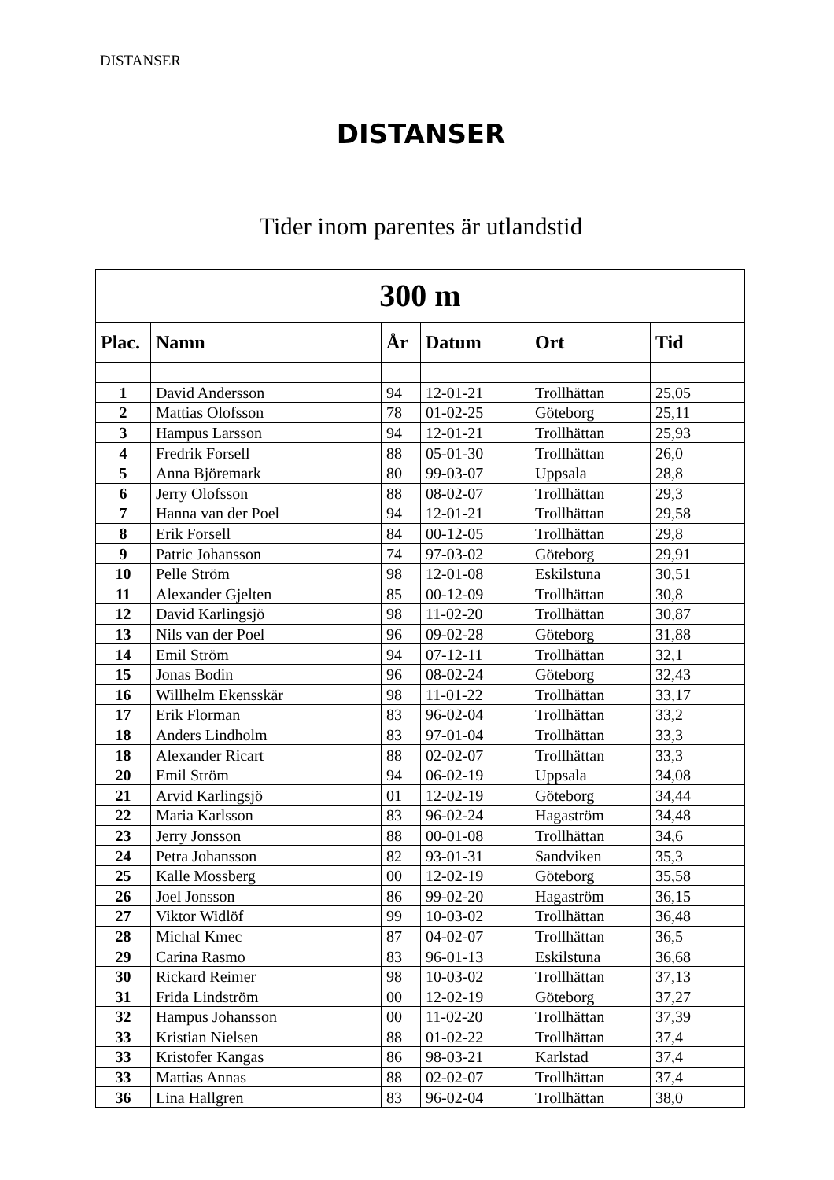DISTANSER
DISTANSER
Tider inom parentes är utlandstid
| 300 m | | | | | |
| --- | --- | --- | --- | --- | --- |
| Plac. | Namn | År | Datum | Ort | Tid |
| 1 | David Andersson | 94 | 12-01-21 | Trollhättan | 25,05 |
| 2 | Mattias Olofsson | 78 | 01-02-25 | Göteborg | 25,11 |
| 3 | Hampus Larsson | 94 | 12-01-21 | Trollhättan | 25,93 |
| 4 | Fredrik Forsell | 88 | 05-01-30 | Trollhättan | 26,0 |
| 5 | Anna Björemark | 80 | 99-03-07 | Uppsala | 28,8 |
| 6 | Jerry Olofsson | 88 | 08-02-07 | Trollhättan | 29,3 |
| 7 | Hanna van der Poel | 94 | 12-01-21 | Trollhättan | 29,58 |
| 8 | Erik Forsell | 84 | 00-12-05 | Trollhättan | 29,8 |
| 9 | Patric Johansson | 74 | 97-03-02 | Göteborg | 29,91 |
| 10 | Pelle Ström | 98 | 12-01-08 | Eskilstuna | 30,51 |
| 11 | Alexander Gjelten | 85 | 00-12-09 | Trollhättan | 30,8 |
| 12 | David Karlingsjö | 98 | 11-02-20 | Trollhättan | 30,87 |
| 13 | Nils van der Poel | 96 | 09-02-28 | Göteborg | 31,88 |
| 14 | Emil Ström | 94 | 07-12-11 | Trollhättan | 32,1 |
| 15 | Jonas Bodin | 96 | 08-02-24 | Göteborg | 32,43 |
| 16 | Willhelm Ekensskär | 98 | 11-01-22 | Trollhättan | 33,17 |
| 17 | Erik Florman | 83 | 96-02-04 | Trollhättan | 33,2 |
| 18 | Anders Lindholm | 83 | 97-01-04 | Trollhättan | 33,3 |
| 18 | Alexander Ricart | 88 | 02-02-07 | Trollhättan | 33,3 |
| 20 | Emil Ström | 94 | 06-02-19 | Uppsala | 34,08 |
| 21 | Arvid Karlingsjö | 01 | 12-02-19 | Göteborg | 34,44 |
| 22 | Maria Karlsson | 83 | 96-02-24 | Hagaström | 34,48 |
| 23 | Jerry Jonsson | 88 | 00-01-08 | Trollhättan | 34,6 |
| 24 | Petra Johansson | 82 | 93-01-31 | Sandviken | 35,3 |
| 25 | Kalle Mossberg | 00 | 12-02-19 | Göteborg | 35,58 |
| 26 | Joel Jonsson | 86 | 99-02-20 | Hagaström | 36,15 |
| 27 | Viktor Widlöf | 99 | 10-03-02 | Trollhättan | 36,48 |
| 28 | Michal Kmec | 87 | 04-02-07 | Trollhättan | 36,5 |
| 29 | Carina Rasmo | 83 | 96-01-13 | Eskilstuna | 36,68 |
| 30 | Rickard Reimer | 98 | 10-03-02 | Trollhättan | 37,13 |
| 31 | Frida Lindström | 00 | 12-02-19 | Göteborg | 37,27 |
| 32 | Hampus Johansson | 00 | 11-02-20 | Trollhättan | 37,39 |
| 33 | Kristian Nielsen | 88 | 01-02-22 | Trollhättan | 37,4 |
| 33 | Kristofer Kangas | 86 | 98-03-21 | Karlstad | 37,4 |
| 33 | Mattias Annas | 88 | 02-02-07 | Trollhättan | 37,4 |
| 36 | Lina Hallgren | 83 | 96-02-04 | Trollhättan | 38,0 |